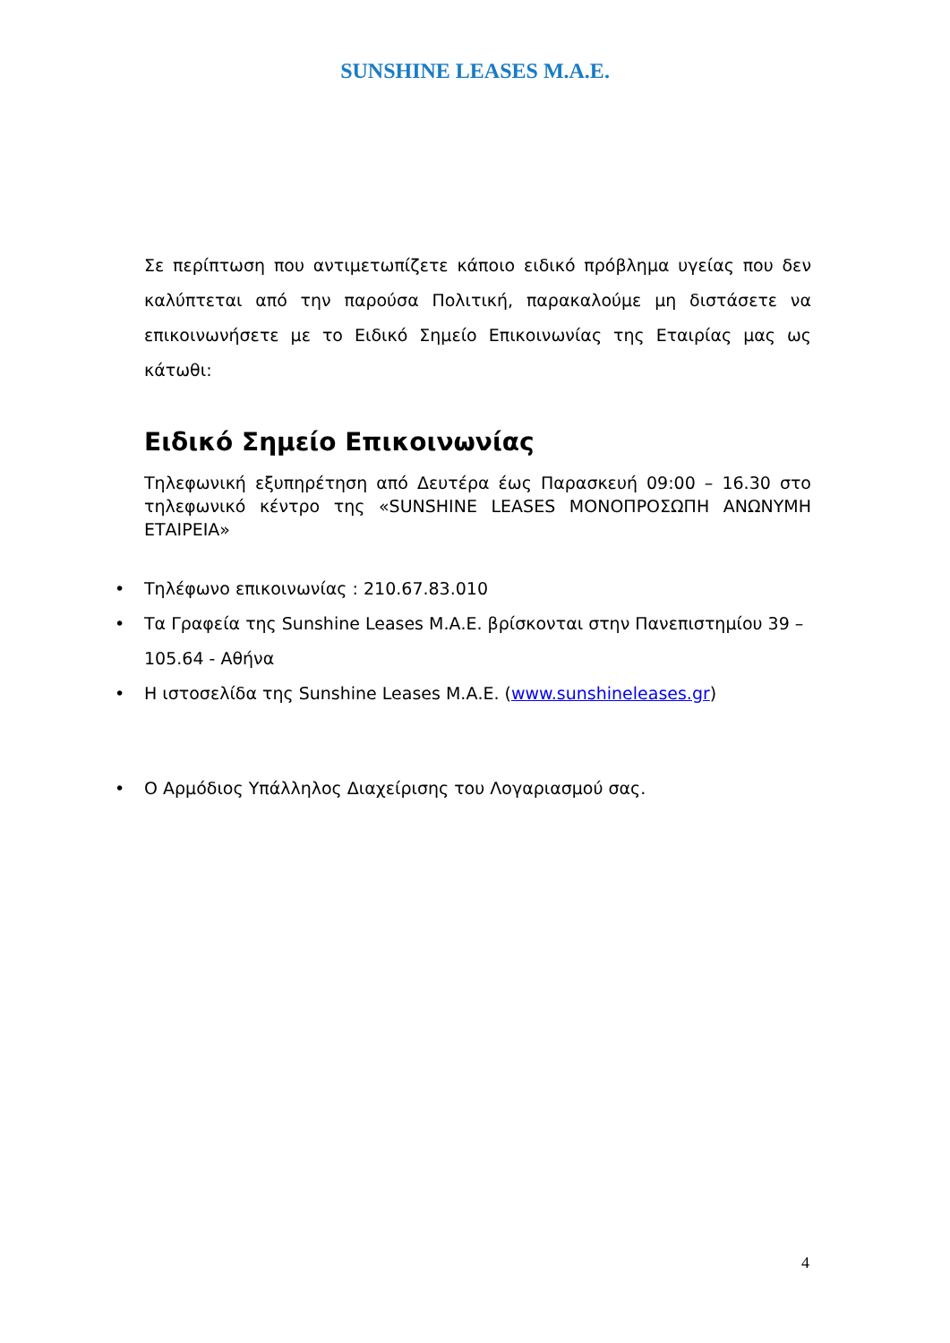SUNSHINE LEASES M.A.E.
Σε περίπτωση που αντιμετωπίζετε κάποιο ειδικό πρόβλημα υγείας που δεν καλύπτεται από την παρούσα Πολιτική, παρακαλούμε μη διστάσετε να επικοινωνήσετε με το Ειδικό Σημείο Επικοινωνίας της Εταιρίας μας ως κάτωθι:
Ειδικό Σημείο Επικοινωνίας
Τηλεφωνική εξυπηρέτηση από Δευτέρα έως Παρασκευή 09:00 – 16.30 στο τηλεφωνικό κέντρο της «SUNSHINE LEASES ΜΟΝΟΠΡΟΣΩΠΗ ΑΝΩΝΥΜΗ ΕΤΑΙΡΕΙΑ»
• Τηλέφωνο επικοινωνίας : 210.67.83.010
• Τα Γραφεία της Sunshine Leases Μ.Α.Ε. βρίσκονται στην Πανεπιστημίου 39 – 105.64 - Αθήνα
• Η ιστοσελίδα της Sunshine Leases Μ.Α.Ε. (www.sunshineleases.gr)
• Ο Αρμόδιος Υπάλληλος Διαχείρισης του Λογαριασμού σας.
4